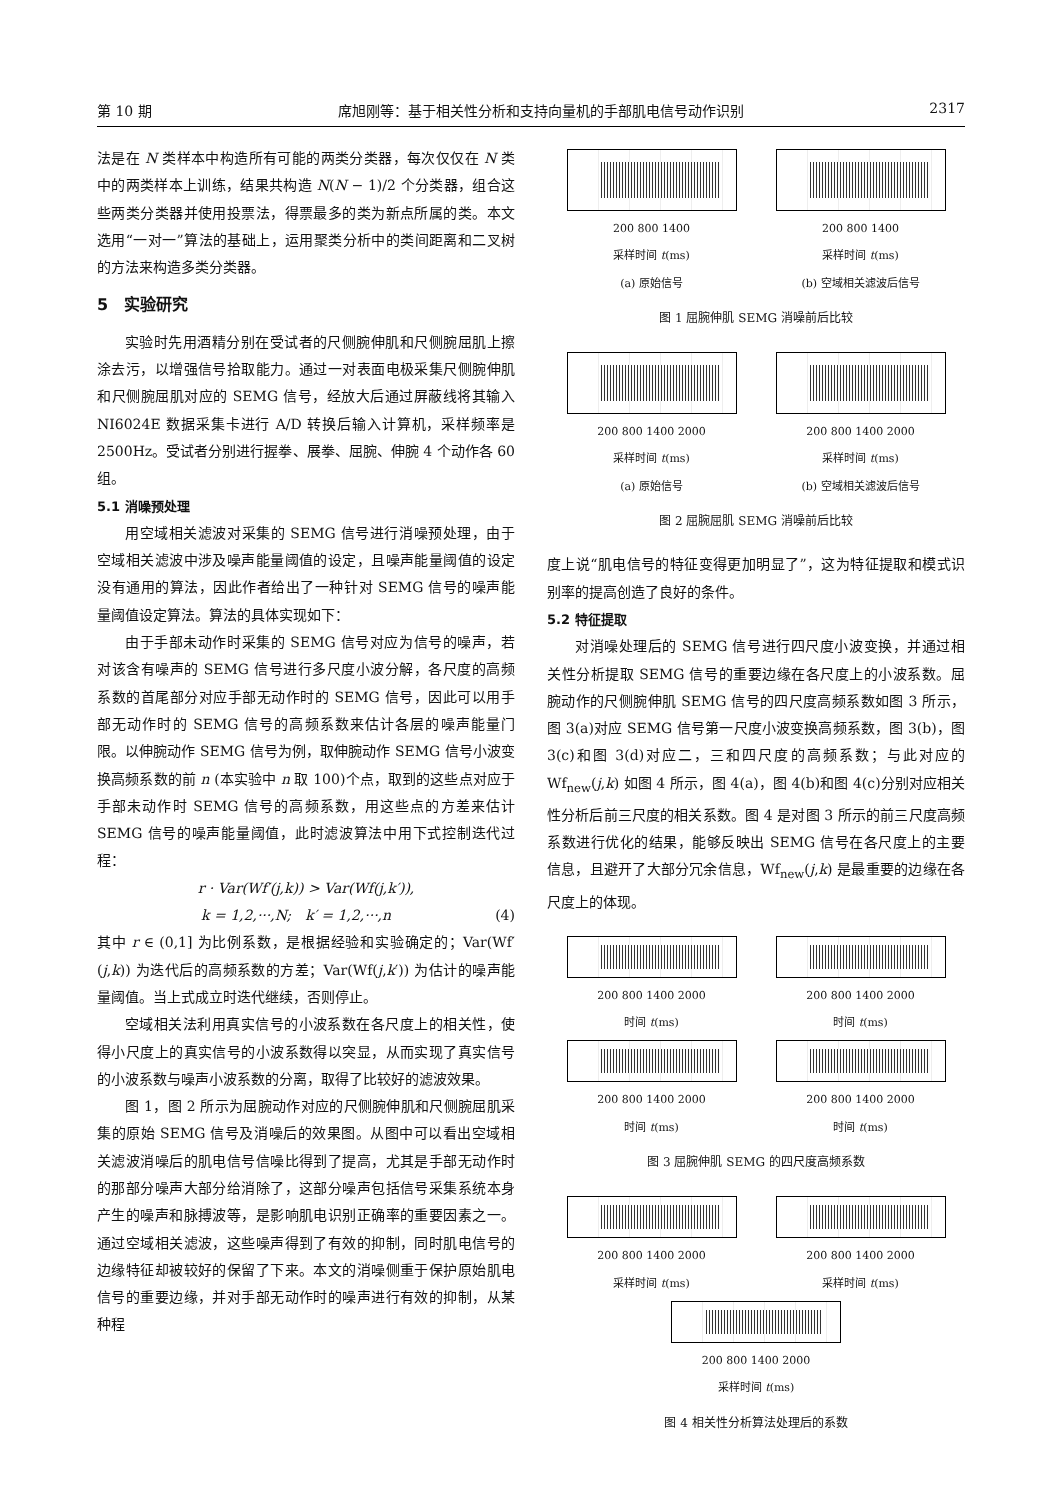第 10 期 席旭刚等：基于相关性分析和支持向量机的手部肌电信号动作识别 2317
法是在 N 类样本中构造所有可能的两类分类器，每次仅仅在 N 类中的两类样本上训练，结果共构造 N(N − 1)/2 个分类器，组合这些两类分类器并使用投票法，得票最多的类为新点所属的类。本文选用“一对一”算法的基础上，运用聚类分析中的类间距离和二叉树的方法来构造多类分类器。
5　实验研究
实验时先用酒精分别在受试者的尺侧腕伸肌和尺侧腕屈肌上擦涂去污，以增强信号拾取能力。通过一对表面电极采集尺侧腕伸肌和尺侧腕屈肌对应的 SEMG 信号，经放大后通过屏蔽线将其输入 NI6024E 数据采集卡进行 A/D 转换后输入计算机，采样频率是 2500Hz。受试者分别进行握拳、展拳、屈腕、伸腕 4 个动作各 60 组。
5.1 消噪预处理
用空域相关滤波对采集的 SEMG 信号进行消噪预处理，由于空域相关滤波中涉及噪声能量阈值的设定，且噪声能量阈值的设定没有通用的算法，因此作者给出了一种针对 SEMG 信号的噪声能量阈值设定算法。算法的具体实现如下：
由于手部未动作时采集的 SEMG 信号对应为信号的噪声，若对该含有噪声的 SEMG 信号进行多尺度小波分解，各尺度的高频系数的首尾部分对应手部无动作时的 SEMG 信号，因此可以用手部无动作时的 SEMG 信号的高频系数来估计各层的噪声能量门限。以伸腕动作 SEMG 信号为例，取伸腕动作 SEMG 信号小波变换高频系数的前 n (本实验中 n 取 100)个点，取到的这些点对应于手部未动作时 SEMG 信号的高频系数，用这些点的方差来估计 SEMG 信号的噪声能量阈值，此时滤波算法中用下式控制迭代过程：
r · Var(Wf′(j,k)) > Var(Wf(j,k′)),
k = 1,2,···,N;　k′ = 1,2,···,n (4)
其中 r ∈ (0,1] 为比例系数，是根据经验和实验确定的；Var(Wf′(j,k)) 为迭代后的高频系数的方差；Var(Wf(j,k′)) 为估计的噪声能量阈值。当上式成立时迭代继续，否则停止。
空域相关法利用真实信号的小波系数在各尺度上的相关性，使得小尺度上的真实信号的小波系数得以突显，从而实现了真实信号的小波系数与噪声小波系数的分离，取得了比较好的滤波效果。
图 1，图 2 所示为屈腕动作对应的尺侧腕伸肌和尺侧腕屈肌采集的原始 SEMG 信号及消噪后的效果图。从图中可以看出空域相关滤波消噪后的肌电信号信噪比得到了提高，尤其是手部无动作时的那部分噪声大部分给消除了，这部分噪声包括信号采集系统本身产生的噪声和脉搏波等，是影响肌电识别正确率的重要因素之一。通过空域相关滤波，这些噪声得到了有效的抑制，同时肌电信号的边缘特征却被较好的保留了下来。本文的消噪侧重于保护原始肌电信号的重要边缘，并对手部无动作时的噪声进行有效的抑制，从某种程
200 800 1400
采样时间 t(ms)
(a) 原始信号
200 800 1400
采样时间 t(ms)
(b) 空域相关滤波后信号
图 1 屈腕伸肌 SEMG 消噪前后比较
200 800 1400 2000
采样时间 t(ms)
(a) 原始信号
200 800 1400 2000
采样时间 t(ms)
(b) 空域相关滤波后信号
图 2 屈腕屈肌 SEMG 消噪前后比较
度上说“肌电信号的特征变得更加明显了”，这为特征提取和模式识别率的提高创造了良好的条件。
5.2 特征提取
对消噪处理后的 SEMG 信号进行四尺度小波变换，并通过相关性分析提取 SEMG 信号的重要边缘在各尺度上的小波系数。屈腕动作的尺侧腕伸肌 SEMG 信号的四尺度高频系数如图 3 所示，图 3(a)对应 SEMG 信号第一尺度小波变换高频系数，图 3(b)，图 3(c)和图 3(d)对应二，三和四尺度的高频系数；与此对应的 Wf<sub>new</sub>(j,k) 如图 4 所示，图 4(a)，图 4(b)和图 4(c)分别对应相关性分析后前三尺度的相关系数。图 4 是对图 3 所示的前三尺度高频系数进行优化的结果，能够反映出 SEMG 信号在各尺度上的主要信息，且避开了大部分冗余信息，Wf<sub>new</sub>(j,k) 是最重要的边缘在各尺度上的体现。
200 800 1400 2000
时间 t(ms)
200 800 1400 2000
时间 t(ms)
200 800 1400 2000
时间 t(ms)
200 800 1400 2000
时间 t(ms)
图 3 屈腕伸肌 SEMG 的四尺度高频系数
200 800 1400 2000
采样时间 t(ms)
200 800 1400 2000
采样时间 t(ms)
200 800 1400 2000
采样时间 t(ms)
图 4 相关性分析算法处理后的系数